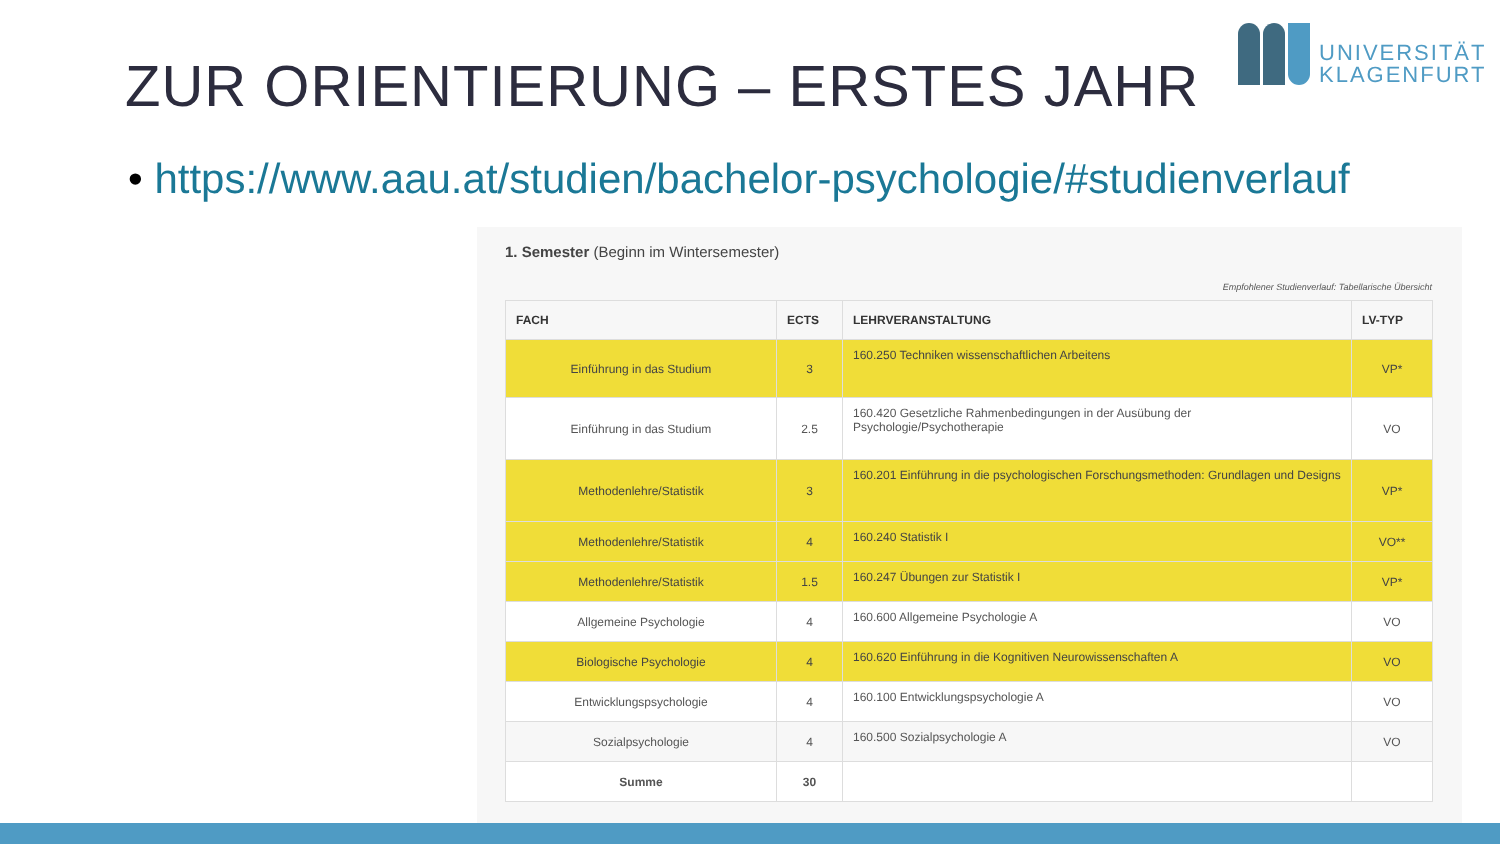UNIVERSITÄT
KLAGENFURT
ZUR ORIENTIERUNG – ERSTES JAHR
• https://www.aau.at/studien/bachelor-psychologie/#studienverlauf
1. Semester (Beginn im Wintersemester)
Empfohlener Studienverlauf: Tabellarische Übersicht
| FACH | ECTS | LEHRVERANSTALTUNG | LV-TYP |
| --- | --- | --- | --- |
| Einführung in das Studium | 3 | 160.250 Techniken wissenschaftlichen Arbeitens | VP* |
| Einführung in das Studium | 2.5 | 160.420 Gesetzliche Rahmenbedingungen in der Ausübung der Psychologie/Psychotherapie | VO |
| Methodenlehre/Statistik | 3 | 160.201 Einführung in die psychologischen Forschungsmethoden: Grundlagen und Designs | VP* |
| Methodenlehre/Statistik | 4 | 160.240 Statistik I | VO** |
| Methodenlehre/Statistik | 1.5 | 160.247 Übungen zur Statistik I | VP* |
| Allgemeine Psychologie | 4 | 160.600 Allgemeine Psychologie A | VO |
| Biologische Psychologie | 4 | 160.620 Einführung in die Kognitiven Neurowissenschaften A | VO |
| Entwicklungspsychologie | 4 | 160.100 Entwicklungspsychologie A | VO |
| Sozialpsychologie | 4 | 160.500 Sozialpsychologie A | VO |
| Summe | 30 | | |